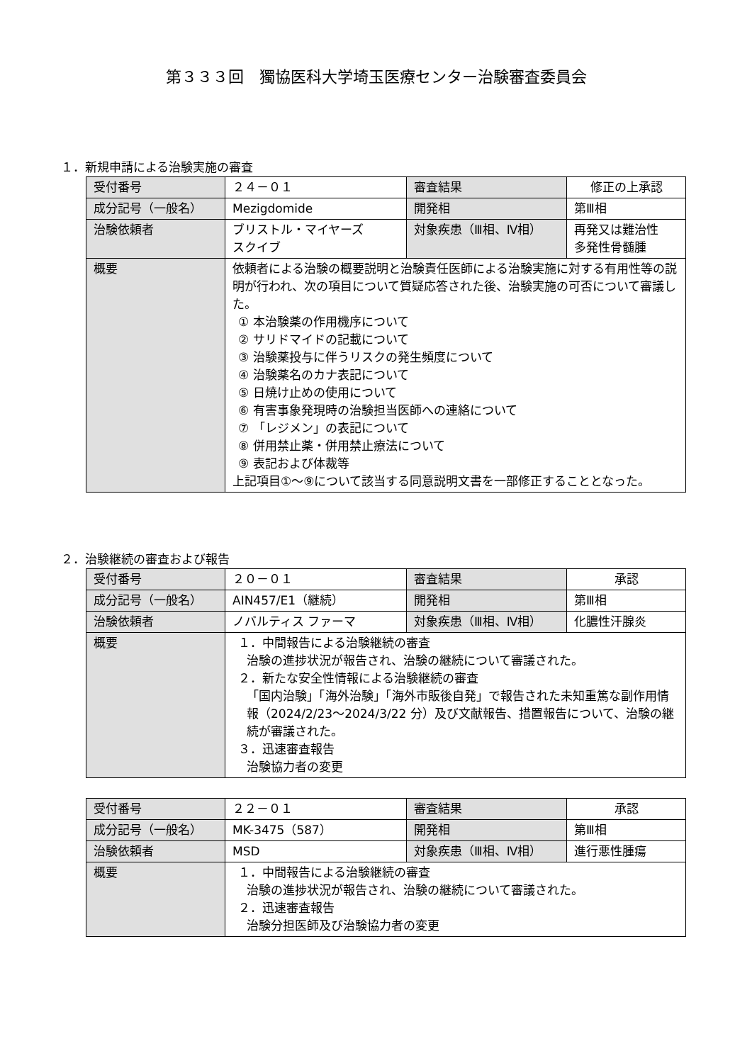第３３３回　獨協医科大学埼玉医療センター治験審査委員会
１．新規申請による治験実施の審査
| 受付番号 | ２４－０１ | 審査結果 | 修正の上承認 |
| 成分記号（一般名） | Mezigdomide | 開発相 | 第Ⅲ相 |
| 治験依頼者 | ブリストル・マイヤーズ スクイブ | 対象疾患（Ⅲ相、Ⅳ相） | 再発又は難治性 多発性骨髄腫 |
| 概要 | 依頼者による治験の概要説明と治験責任医師による治験実施に対する有用性等の説明が行われ、次の項目について質疑応答された後、治験実施の可否について審議した。 ① 本治験薬の作用機序について ② サリドマイドの記載について ③ 治験薬投与に伴うリスクの発生頻度について ④ 治験薬名のカナ表記について ⑤ 日焼け止めの使用について ⑥ 有害事象発現時の治験担当医師への連絡について ⑦ 「レジメン」の表記について ⑧ 併用禁止薬・併用禁止療法について ⑨ 表記および体裁等 上記項目①～⑨について該当する同意説明文書を一部修正することとなった。 | | |
２．治験継続の審査および報告
| 受付番号 | ２０－０１ | 審査結果 | 承認 |
| 成分記号（一般名） | AIN457/E1（継続） | 開発相 | 第Ⅲ相 |
| 治験依頼者 | ノバルティス ファーマ | 対象疾患（Ⅲ相、Ⅳ相） | 化膿性汗腺炎 |
| 概要 | １．中間報告による治験継続の審査 治験の進捗状況が報告され、治験の継続について審議された。 ２．新たな安全性情報による治験継続の審査 「国内治験」「海外治験」「海外市販後自発」で報告された未知重篤な副作用情報（2024/2/23～2024/3/22 分）及び文献報告、措置報告について、治験の継続が審議された。 ３．迅速審査報告 治験協力者の変更 | | |
| 受付番号 | ２２－０１ | 審査結果 | 承認 |
| 成分記号（一般名） | MK-3475（587） | 開発相 | 第Ⅲ相 |
| 治験依頼者 | MSD | 対象疾患（Ⅲ相、Ⅳ相） | 進行悪性腫瘍 |
| 概要 | １．中間報告による治験継続の審査 治験の進捗状況が報告され、治験の継続について審議された。 ２．迅速審査報告 治験分担医師及び治験協力者の変更 | | |